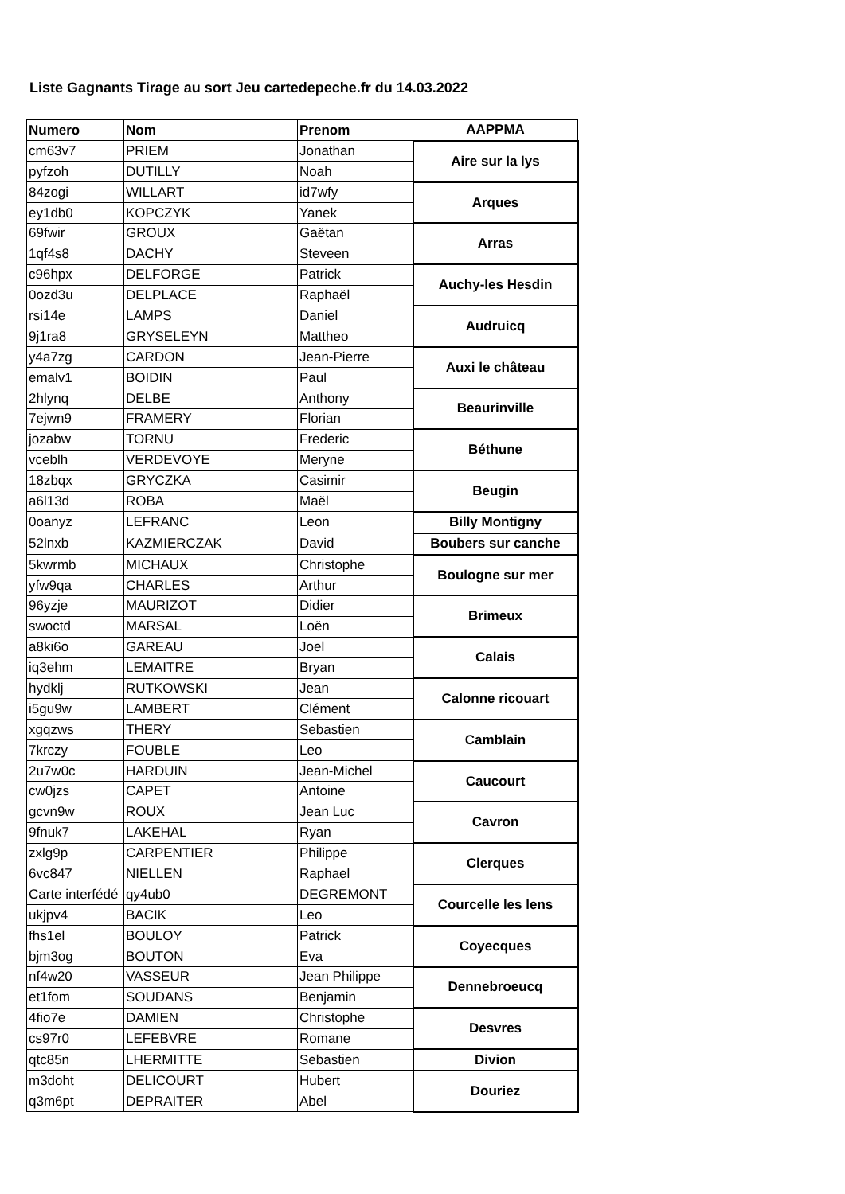Liste Gagnants Tirage au sort Jeu cartedepeche.fr du 14.03.2022
| Numero | Nom | Prenom | AAPPMA |
| --- | --- | --- | --- |
| cm63v7 | PRIEM | Jonathan | Aire sur la lys |
| pyfzoh | DUTILLY | Noah | |
| 84zogi | WILLART | id7wfy | Arques |
| ey1db0 | KOPCZYK | Yanek | |
| 69fwir | GROUX | Gaëtan | Arras |
| 1qf4s8 | DACHY | Steveen | |
| c96hpx | DELFORGE | Patrick | Auchy-les Hesdin |
| 0ozd3u | DELPLACE | Raphaël | |
| rsi14e | LAMPS | Daniel | Audruicq |
| 9j1ra8 | GRYSELEYN | Mattheo | |
| y4a7zg | CARDON | Jean-Pierre | Auxi le château |
| emalv1 | BOIDIN | Paul | |
| 2hlynq | DELBE | Anthony | Beaurinville |
| 7ejwn9 | FRAMERY | Florian | |
| jozabw | TORNU | Frederic | Béthune |
| vceblh | VERDEVOYE | Meryne | |
| 18zbqx | GRYCZKA | Casimir | Beugin |
| a6l13d | ROBA | Maël | |
| 0oanyz | LEFRANC | Leon | Billy Montigny |
| 52lnxb | KAZMIERCZAK | David | Boubers sur canche |
| 5kwrmb | MICHAUX | Christophe | Boulogne sur mer |
| yfw9qa | CHARLES | Arthur | |
| 96yzje | MAURIZOT | Didier | Brimeux |
| swoctd | MARSAL | Loën | |
| a8ki6o | GAREAU | Joel | Calais |
| iq3ehm | LEMAITRE | Bryan | |
| hydklj | RUTKOWSKI | Jean | Calonne ricouart |
| i5gu9w | LAMBERT | Clément | |
| xgqzws | THERY | Sebastien | Camblain |
| 7krczy | FOUBLE | Leo | |
| 2u7w0c | HARDUIN | Jean-Michel | Caucourt |
| cw0jzs | CAPET | Antoine | |
| gcvn9w | ROUX | Jean Luc | Cavron |
| 9fnuk7 | LAKEHAL | Ryan | |
| zxlg9p | CARPENTIER | Philippe | Clerques |
| 6vc847 | NIELLEN | Raphael | |
| Carte interfédé | qy4ub0 | DEGREMONT | Courcelle les lens |
| ukjpv4 | BACIK | Leo | |
| fhs1el | BOULOY | Patrick | Coyecques |
| bjm3og | BOUTON | Eva | |
| nf4w20 | VASSEUR | Jean Philippe | Dennebroeucq |
| et1fom | SOUDANS | Benjamin | |
| 4fio7e | DAMIEN | Christophe | Desvres |
| cs97r0 | LEFEBVRE | Romane | |
| qtc85n | LHERMITTE | Sebastien | Divion |
| m3doht | DELICOURT | Hubert | Douriez |
| q3m6pt | DEPRAITER | Abel | |